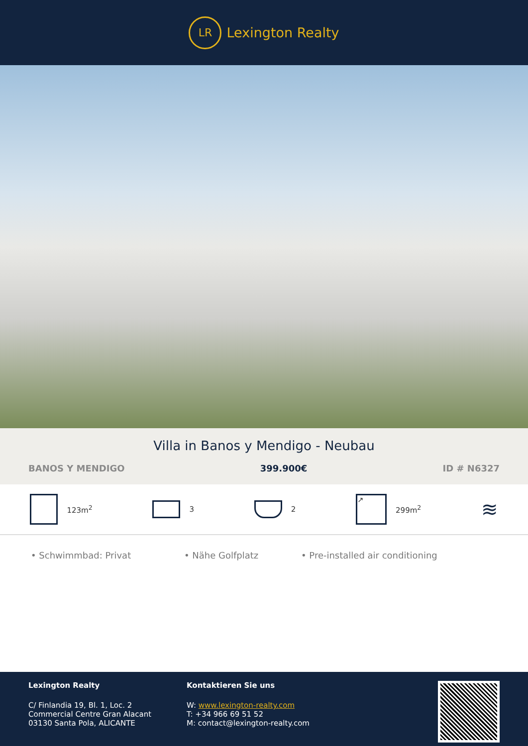LR
Lexington Realty
Villa in Banos y Mendigo - Neubau
BANOS Y MENDIGO 399.900€ ID # N6327
123m<sup>2</sup> 3 2
↗
299m<sup>2</sup>
≋
• Schwimmbad: Privat • Nähe Golfplatz • Pre-installed air conditioning
Lexington Realty
C/ Finlandia 19, Bl. 1, Loc. 2
Commercial Centre Gran Alacant
03130 Santa Pola, ALICANTE
Kontaktieren Sie uns
W: www.lexington-realty.com
T: +34 966 69 51 52
M: contact@lexington-realty.com